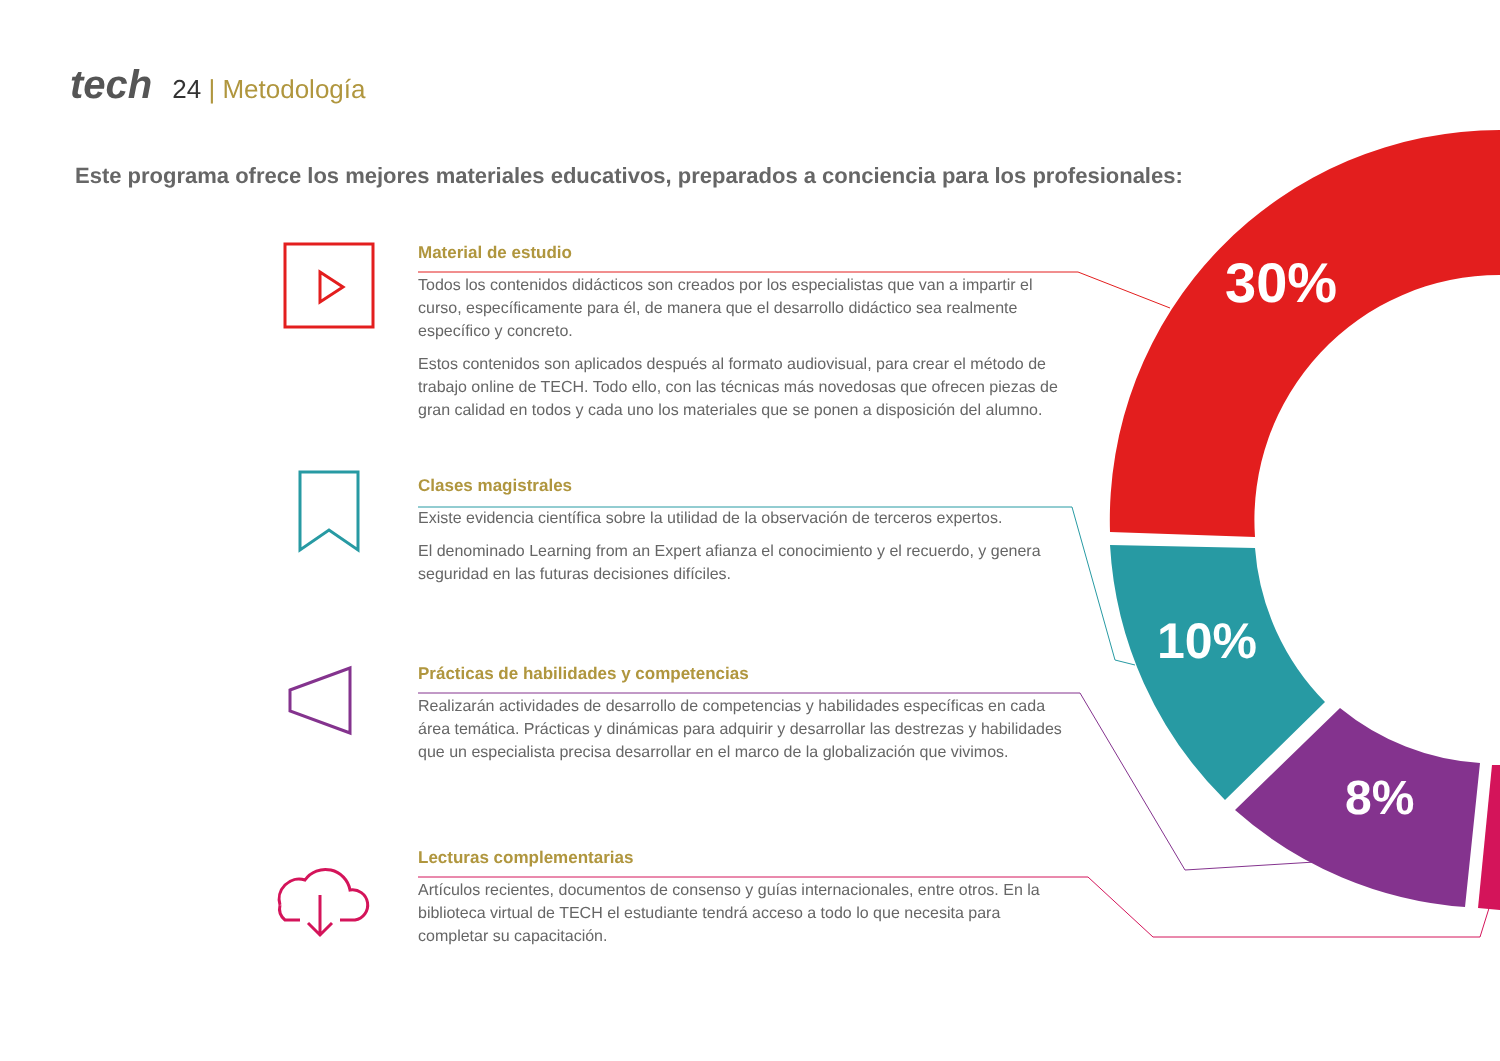tech 24 | Metodología
Este programa ofrece los mejores materiales educativos, preparados a conciencia para los profesionales:
Material de estudio
Todos los contenidos didácticos son creados por los especialistas que van a impartir el curso, específicamente para él, de manera que el desarrollo didáctico sea realmente específico y concreto.
Estos contenidos son aplicados después al formato audiovisual, para crear el método de trabajo online de TECH. Todo ello, con las técnicas más novedosas que ofrecen piezas de gran calidad en todos y cada uno los materiales que se ponen a disposición del alumno.
Clases magistrales
Existe evidencia científica sobre la utilidad de la observación de terceros expertos.
El denominado Learning from an Expert afianza el conocimiento y el recuerdo, y genera seguridad en las futuras decisiones difíciles.
Prácticas de habilidades y competencias
Realizarán actividades de desarrollo de competencias y habilidades específicas en cada área temática. Prácticas y dinámicas para adquirir y desarrollar las destrezas y habilidades que un especialista precisa desarrollar en el marco de la globalización que vivimos.
Lecturas complementarias
Artículos recientes, documentos de consenso y guías internacionales, entre otros. En la biblioteca virtual de TECH el estudiante tendrá acceso a todo lo que necesita para completar su capacitación.
30%
10%
8%